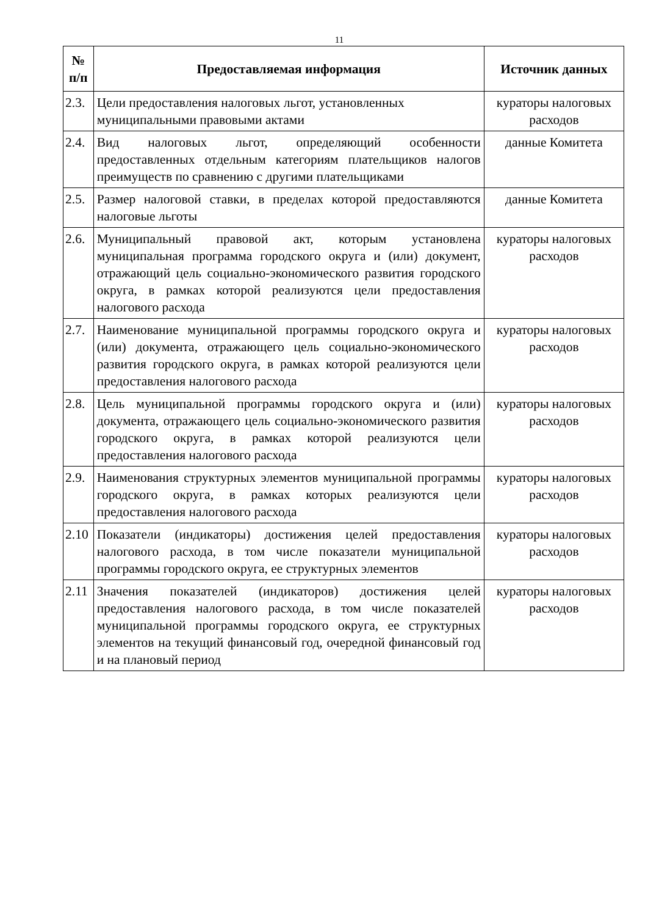11
| № п/п | Предоставляемая информация | Источник данных |
| --- | --- | --- |
| 2.3. | Цели предоставления налоговых льгот, установленных муниципальными правовыми актами | кураторы налоговых расходов |
| 2.4. | Вид налоговых льгот, определяющий особенности предоставленных отдельным категориям плательщиков налогов преимуществ по сравнению с другими плательщиками | данные Комитета |
| 2.5. | Размер налоговой ставки, в пределах которой предоставляются налоговые льготы | данные Комитета |
| 2.6. | Муниципальный правовой акт, которым установлена муниципальная программа городского округа и (или) документ, отражающий цель социально-экономического развития городского округа, в рамках которой реализуются цели предоставления налогового расхода | кураторы налоговых расходов |
| 2.7. | Наименование муниципальной программы городского округа и (или) документа, отражающего цель социально-экономического развития городского округа, в рамках которой реализуются цели предоставления налогового расхода | кураторы налоговых расходов |
| 2.8. | Цель муниципальной программы городского округа и (или) документа, отражающего цель социально-экономического развития городского округа, в рамках которой реализуются цели предоставления налогового расхода | кураторы налоговых расходов |
| 2.9. | Наименования структурных элементов муниципальной программы городского округа, в рамках которых реализуются цели предоставления налогового расхода | кураторы налоговых расходов |
| 2.10 | Показатели (индикаторы) достижения целей предоставления налогового расхода, в том числе показатели муниципальной программы городского округа, ее структурных элементов | кураторы налоговых расходов |
| 2.11 | Значения показателей (индикаторов) достижения целей предоставления налогового расхода, в том числе показателей муниципальной программы городского округа, ее структурных элементов на текущий финансовый год, очередной финансовый год и на плановый период | кураторы налоговых расходов |